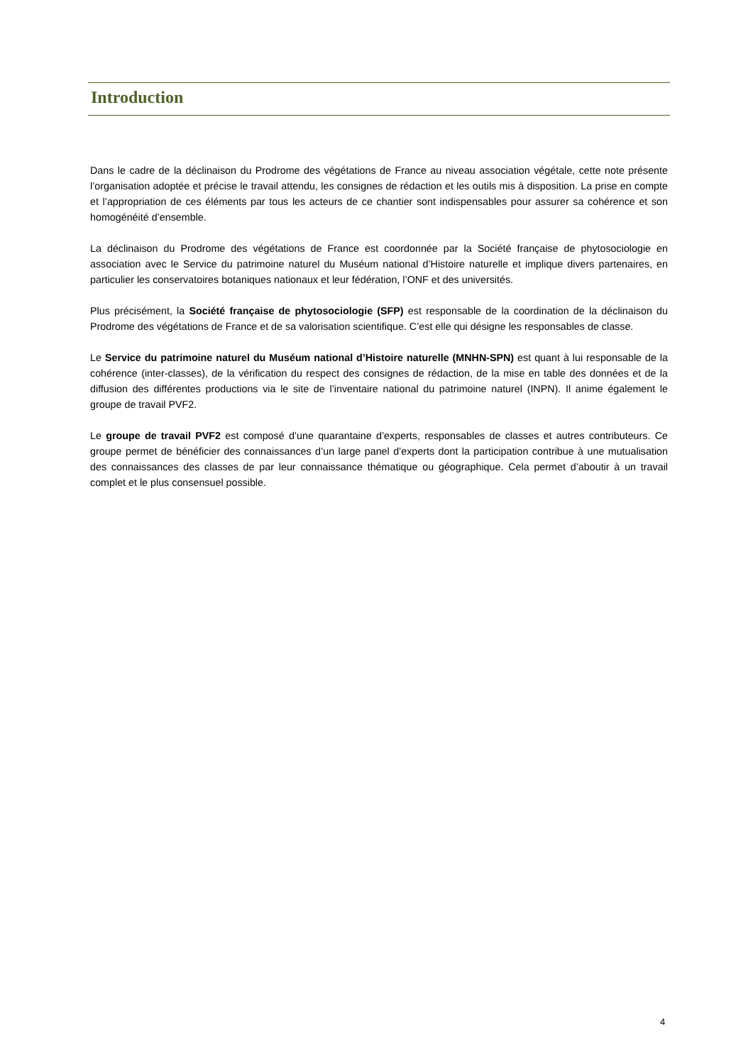Introduction
Dans le cadre de la déclinaison du Prodrome des végétations de France au niveau association végétale, cette note présente l’organisation adoptée et précise le travail attendu, les consignes de rédaction et les outils mis à disposition. La prise en compte et l’appropriation de ces éléments par tous les acteurs de ce chantier sont indispensables pour assurer sa cohérence et son homogénéité d’ensemble.
La déclinaison du Prodrome des végétations de France est coordonnée par la Société française de phytosociologie en association avec le Service du patrimoine naturel du Muséum national d’Histoire naturelle et implique divers partenaires, en particulier les conservatoires botaniques nationaux et leur fédération, l’ONF et des universités.
Plus précisément, la Société française de phytosociologie (SFP) est responsable de la coordination de la déclinaison du Prodrome des végétations de France et de sa valorisation scientifique. C’est elle qui désigne les responsables de classe.
Le Service du patrimoine naturel du Muséum national d’Histoire naturelle (MNHN-SPN) est quant à lui responsable de la cohérence (inter-classes), de la vérification du respect des consignes de rédaction, de la mise en table des données et de la diffusion des différentes productions via le site de l’inventaire national du patrimoine naturel (INPN). Il anime également le groupe de travail PVF2.
Le groupe de travail PVF2 est composé d’une quarantaine d’experts, responsables de classes et autres contributeurs. Ce groupe permet de bénéficier des connaissances d’un large panel d’experts dont la participation contribue à une mutualisation des connaissances des classes de par leur connaissance thématique ou géographique. Cela permet d’aboutir à un travail complet et le plus consensuel possible.
4